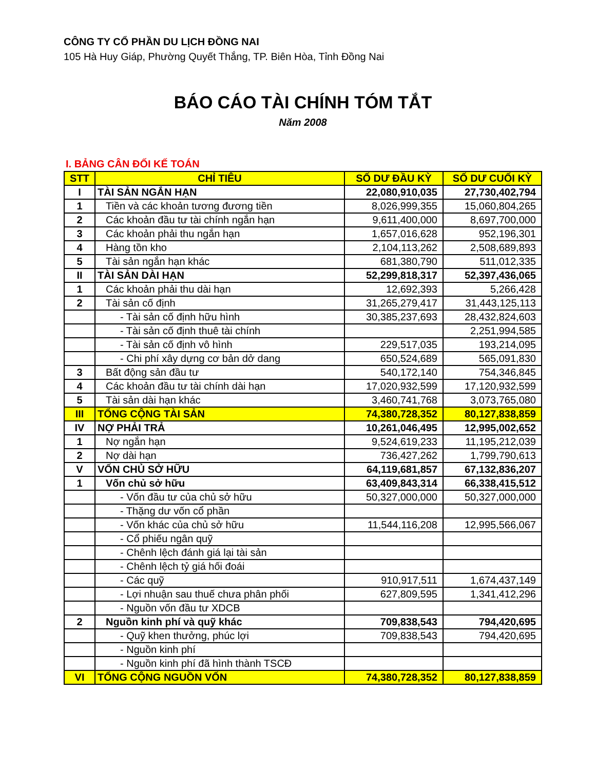CÔNG TY CỔ PHẦN DU LỊCH ĐỒNG NAI
105 Hà Huy Giáp, Phường Quyết Thắng, TP. Biên Hòa, Tỉnh Đồng Nai
BÁO CÁO TÀI CHÍNH TÓM TẮT
Năm 2008
I. BẢNG CÂN ĐỐI KẾ TOÁN
| STT | CHỈ TIÊU | SỐ DƯ ĐẦU KỲ | SỐ DƯ CUỐI KỲ |
| --- | --- | --- | --- |
| I | TÀI SẢN NGẮN HẠN | 22,080,910,035 | 27,730,402,794 |
| 1 | Tiền và các khoản tương đương tiền | 8,026,999,355 | 15,060,804,265 |
| 2 | Các khoản đầu tư tài chính ngắn hạn | 9,611,400,000 | 8,697,700,000 |
| 3 | Các khoản phải thu ngắn hạn | 1,657,016,628 | 952,196,301 |
| 4 | Hàng tồn kho | 2,104,113,262 | 2,508,689,893 |
| 5 | Tài sản ngắn hạn khác | 681,380,790 | 511,012,335 |
| II | TÀI SẢN DÀI HẠN | 52,299,818,317 | 52,397,436,065 |
| 1 | Các khoản phải thu dài hạn | 12,692,393 | 5,266,428 |
| 2 | Tài sản cố định | 31,265,279,417 | 31,443,125,113 |
| | - Tài sản cố định hữu hình | 30,385,237,693 | 28,432,824,603 |
| | - Tài sản cố định thuê tài chính | | 2,251,994,585 |
| | - Tài sản cố định vô hình | 229,517,035 | 193,214,095 |
| | - Chi phí xây dựng cơ bản dở dang | 650,524,689 | 565,091,830 |
| 3 | Bất động sản đầu tư | 540,172,140 | 754,346,845 |
| 4 | Các khoản đầu tư tài chính dài hạn | 17,020,932,599 | 17,120,932,599 |
| 5 | Tài sản dài hạn khác | 3,460,741,768 | 3,073,765,080 |
| III | TỔNG CỘNG TÀI SẢN | 74,380,728,352 | 80,127,838,859 |
| IV | NỢ PHẢI TRẢ | 10,261,046,495 | 12,995,002,652 |
| 1 | Nợ ngắn hạn | 9,524,619,233 | 11,195,212,039 |
| 2 | Nợ dài hạn | 736,427,262 | 1,799,790,613 |
| V | VỐN CHỦ SỞ HỮU | 64,119,681,857 | 67,132,836,207 |
| 1 | Vốn chủ sở hữu | 63,409,843,314 | 66,338,415,512 |
| | - Vốn đầu tư của chủ sở hữu | 50,327,000,000 | 50,327,000,000 |
| | - Thặng dư vốn cổ phần | | |
| | - Vốn khác của chủ sở hữu | 11,544,116,208 | 12,995,566,067 |
| | - Cổ phiếu ngân quỹ | | |
| | - Chênh lệch đánh giá lại tài sản | | |
| | - Chênh lệch tỷ giá hối đoái | | |
| | - Các quỹ | 910,917,511 | 1,674,437,149 |
| | - Lợi nhuận sau thuế chưa phân phối | 627,809,595 | 1,341,412,296 |
| | - Nguồn vốn đầu tư XDCB | | |
| 2 | Nguồn kinh phí và quỹ khác | 709,838,543 | 794,420,695 |
| | - Quỹ khen thưởng, phúc lợi | 709,838,543 | 794,420,695 |
| | - Nguồn kinh phí | | |
| | - Nguồn kinh phí đã hình thành TSCĐ | | |
| VI | TỔNG CỘNG NGUỒN VỐN | 74,380,728,352 | 80,127,838,859 |